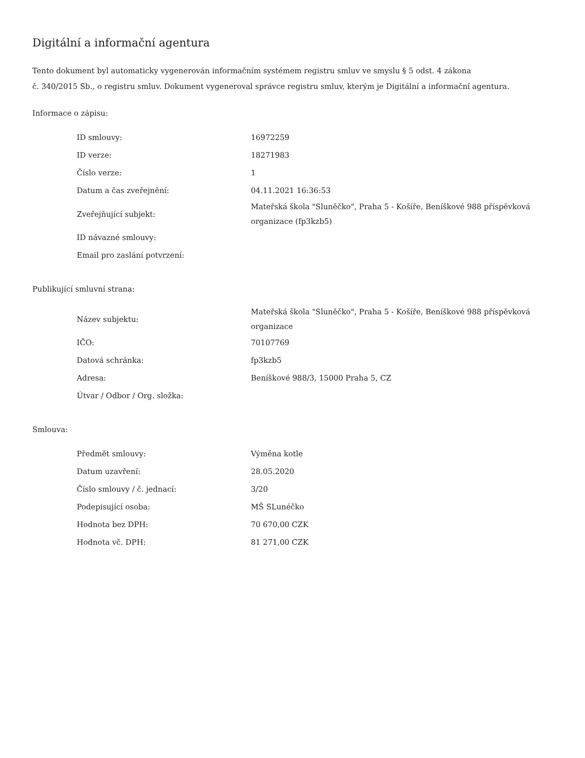Digitální a informační agentura
Tento dokument byl automaticky vygenerován informačním systémem registru smluv ve smyslu § 5 odst. 4 zákona
č. 340/2015 Sb., o registru smluv. Dokument vygeneroval správce registru smluv, kterým je Digitální a informační agentura.
Informace o zápisu:
| ID smlouvy: | 16972259 |
| ID verze: | 18271983 |
| Číslo verze: | 1 |
| Datum a čas zveřejnění: | 04.11.2021 16:36:53 |
| Zveřejňující subjekt: | Mateřská škola "Sluněčko", Praha 5 - Košíře, Beníškové 988 příspěvková organizace (fp3kzb5) |
| ID návazné smlouvy: | |
| Email pro zaslání potvrzení: | |
Publikující smluvní strana:
| Název subjektu: | Mateřská škola "Sluněčko", Praha 5 - Košíře, Beníškové 988 příspěvková organizace |
| IČO: | 70107769 |
| Datová schránka: | fp3kzb5 |
| Adresa: | Beníškové 988/3, 15000 Praha 5, CZ |
| Útvar / Odbor / Org. složka: | |
Smlouva:
| Předmět smlouvy: | Výměna kotle |
| Datum uzavření: | 28.05.2020 |
| Číslo smlouvy / č. jednací: | 3/20 |
| Podepisující osoba: | MŠ SLunéčko |
| Hodnota bez DPH: | 70 670,00 CZK |
| Hodnota vč. DPH: | 81 271,00 CZK |